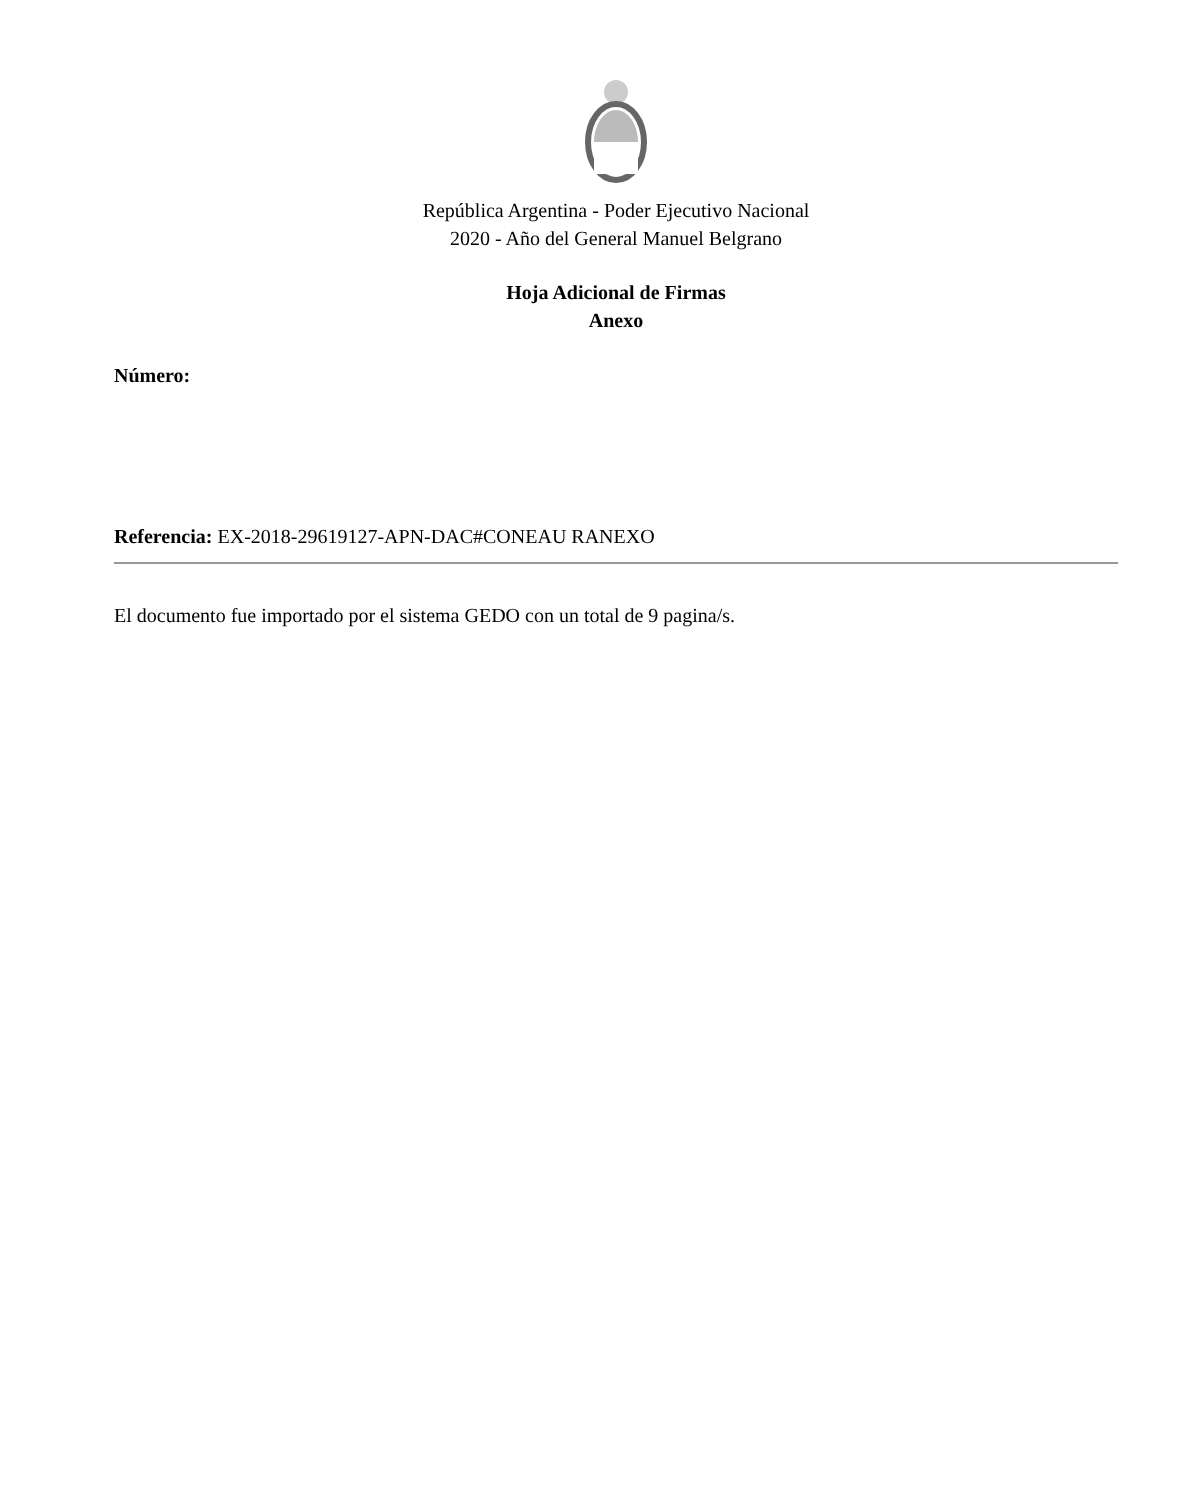República Argentina - Poder Ejecutivo Nacional
2020 - Año del General Manuel Belgrano
Hoja Adicional de Firmas
Anexo
Número:
Referencia: EX-2018-29619127-APN-DAC#CONEAU RANEXO
El documento fue importado por el sistema GEDO con un total de 9 pagina/s.